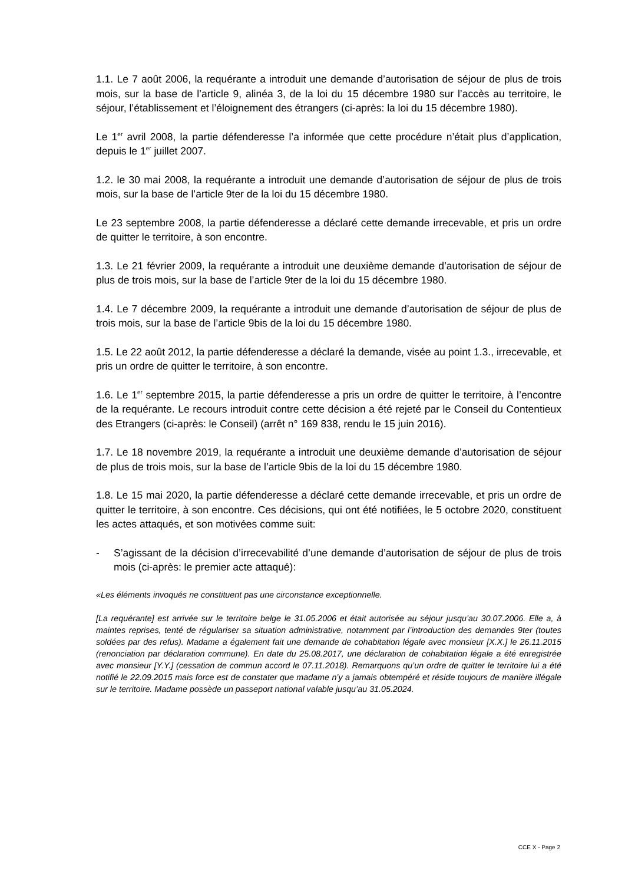1.1. Le 7 août 2006, la requérante a introduit une demande d’autorisation de séjour de plus de trois mois, sur la base de l’article 9, alinéa 3, de la loi du 15 décembre 1980 sur l’accès au territoire, le séjour, l’établissement et l’éloignement des étrangers (ci-après: la loi du 15 décembre 1980).
Le 1<sup>er</sup> avril 2008, la partie défenderesse l’a informée que cette procédure n’était plus d’application, depuis le 1<sup>er</sup> juillet 2007.
1.2. le 30 mai 2008, la requérante a introduit une demande d’autorisation de séjour de plus de trois mois, sur la base de l’article 9ter de la loi du 15 décembre 1980.
Le 23 septembre 2008, la partie défenderesse a déclaré cette demande irrecevable, et pris un ordre de quitter le territoire, à son encontre.
1.3. Le 21 février 2009, la requérante a introduit une deuxième demande d’autorisation de séjour de plus de trois mois, sur la base de l’article 9ter de la loi du 15 décembre 1980.
1.4. Le 7 décembre 2009, la requérante a introduit une demande d’autorisation de séjour de plus de trois mois, sur la base de l’article 9bis de la loi du 15 décembre 1980.
1.5. Le 22 août 2012, la partie défenderesse a déclaré la demande, visée au point 1.3., irrecevable, et pris un ordre de quitter le territoire, à son encontre.
1.6. Le 1<sup>er</sup> septembre 2015, la partie défenderesse a pris un ordre de quitter le territoire, à l’encontre de la requérante. Le recours introduit contre cette décision a été rejeté par le Conseil du Contentieux des Etrangers (ci-après: le Conseil) (arrêt n° 169 838, rendu le 15 juin 2016).
1.7. Le 18 novembre 2019, la requérante a introduit une deuxième demande d’autorisation de séjour de plus de trois mois, sur la base de l’article 9bis de la loi du 15 décembre 1980.
1.8. Le 15 mai 2020, la partie défenderesse a déclaré cette demande irrecevable, et pris un ordre de quitter le territoire, à son encontre. Ces décisions, qui ont été notifiées, le 5 octobre 2020, constituent les actes attaqués, et son motivées comme suit:
- S’agissant de la décision d’irrecevabilité d’une demande d’autorisation de séjour de plus de trois mois (ci-après: le premier acte attaqué):
«Les éléments invoqués ne constituent pas une circonstance exceptionnelle.
[La requérante] est arrivée sur le territoire belge le 31.05.2006 et était autorisée au séjour jusqu’au 30.07.2006. Elle a, à maintes reprises, tenté de régulariser sa situation administrative, notamment par l’introduction des demandes 9ter (toutes soldées par des refus). Madame a également fait une demande de cohabitation légale avec monsieur [X.X.] le 26.11.2015 (renonciation par déclaration commune). En date du 25.08.2017, une déclaration de cohabitation légale a été enregistrée avec monsieur [Y.Y.] (cessation de commun accord le 07.11.2018). Remarquons qu’un ordre de quitter le territoire lui a été notifié le 22.09.2015 mais force est de constater que madame n’y a jamais obtempéré et réside toujours de manière illégale sur le territoire. Madame possède un passeport national valable jusqu’au 31.05.2024.
CCE X - Page 2